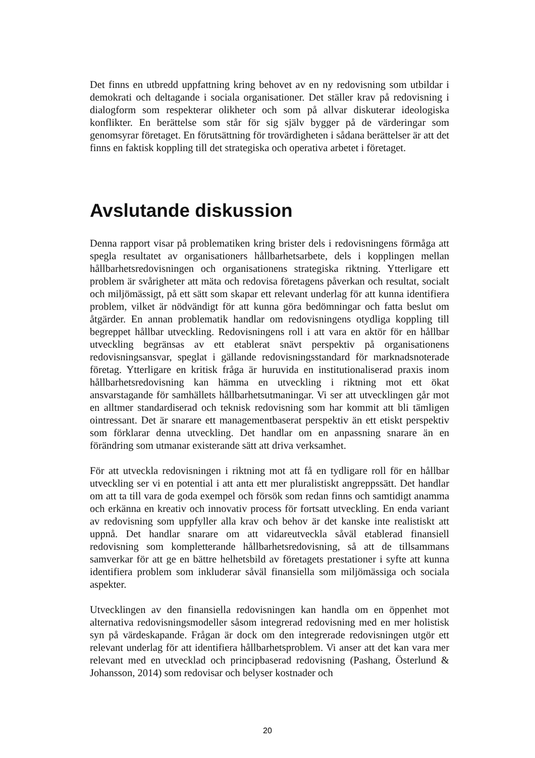Det finns en utbredd uppfattning kring behovet av en ny redovisning som utbildar i demokrati och deltagande i sociala organisationer. Det ställer krav på redovisning i dialogform som respekterar olikheter och som på allvar diskuterar ideologiska konflikter. En berättelse som står för sig själv bygger på de värderingar som genomsyrar företaget. En förutsättning för trovärdigheten i sådana berättelser är att det finns en faktisk koppling till det strategiska och operativa arbetet i företaget.
Avslutande diskussion
Denna rapport visar på problematiken kring brister dels i redovisningens förmåga att spegla resultatet av organisationers hållbarhetsarbete, dels i kopplingen mellan hållbarhetsredovisningen och organisationens strategiska riktning. Ytterligare ett problem är svårigheter att mäta och redovisa företagens påverkan och resultat, socialt och miljömässigt, på ett sätt som skapar ett relevant underlag för att kunna identifiera problem, vilket är nödvändigt för att kunna göra bedömningar och fatta beslut om åtgärder. En annan problematik handlar om redovisningens otydliga koppling till begreppet hållbar utveckling. Redovisningens roll i att vara en aktör för en hållbar utveckling begränsas av ett etablerat snävt perspektiv på organisationens redovisningsansvar, speglat i gällande redovisningsstandard för marknadsnoterade företag. Ytterligare en kritisk fråga är huruvida en institutionaliserad praxis inom hållbarhetsredovisning kan hämma en utveckling i riktning mot ett ökat ansvarstagande för samhällets hållbarhetsutmaningar. Vi ser att utvecklingen går mot en alltmer standardiserad och teknisk redovisning som har kommit att bli tämligen ointressant. Det är snarare ett managementbaserat perspektiv än ett etiskt perspektiv som förklarar denna utveckling. Det handlar om en anpassning snarare än en förändring som utmanar existerande sätt att driva verksamhet.
För att utveckla redovisningen i riktning mot att få en tydligare roll för en hållbar utveckling ser vi en potential i att anta ett mer pluralistiskt angreppssätt. Det handlar om att ta till vara de goda exempel och försök som redan finns och samtidigt anamma och erkänna en kreativ och innovativ process för fortsatt utveckling. En enda variant av redovisning som uppfyller alla krav och behov är det kanske inte realistiskt att uppnå. Det handlar snarare om att vidareutveckla såväl etablerad finansiell redovisning som kompletterande hållbarhetsredovisning, så att de tillsammans samverkar för att ge en bättre helhetsbild av företagets prestationer i syfte att kunna identifiera problem som inkluderar såväl finansiella som miljömässiga och sociala aspekter.
Utvecklingen av den finansiella redovisningen kan handla om en öppenhet mot alternativa redovisningsmodeller såsom integrerad redovisning med en mer holistisk syn på värdeskapande. Frågan är dock om den integrerade redovisningen utgör ett relevant underlag för att identifiera hållbarhetsproblem. Vi anser att det kan vara mer relevant med en utvecklad och principbaserad redovisning (Pashang, Österlund & Johansson, 2014) som redovisar och belyser kostnader och
20